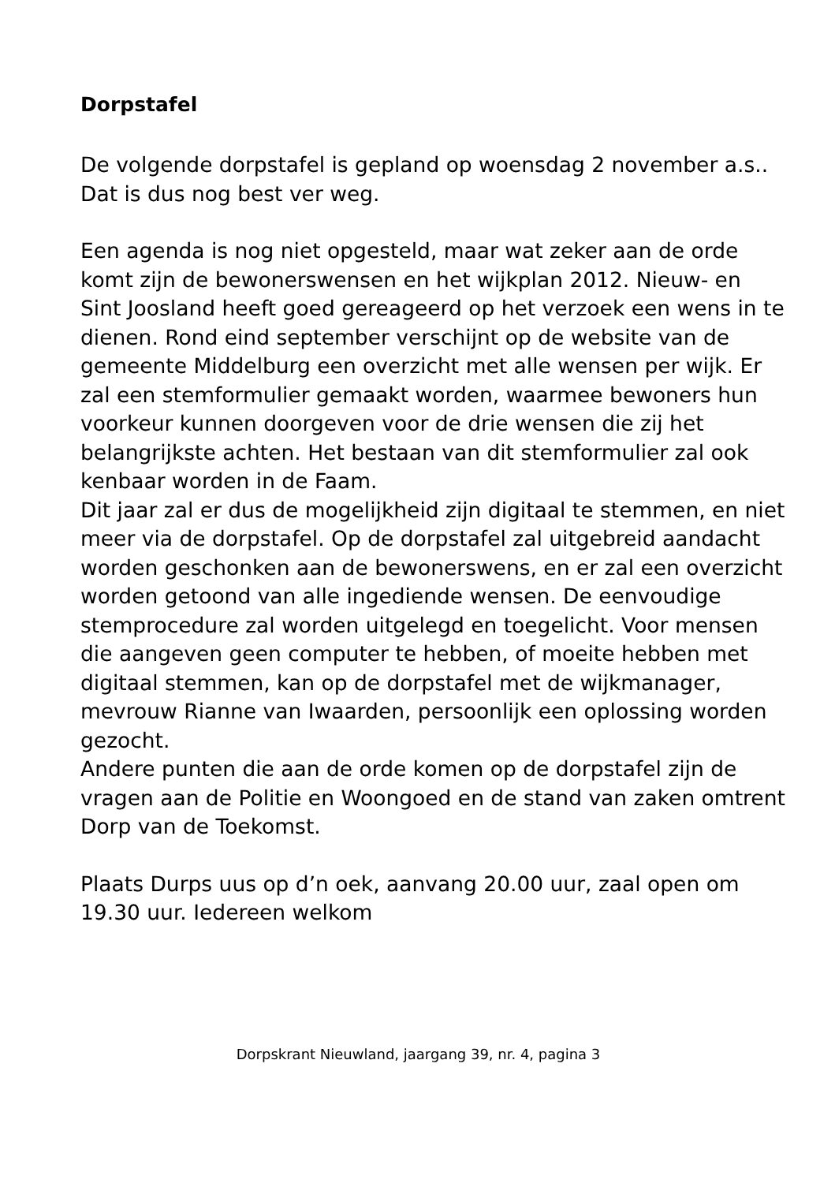Dorpstafel
De volgende dorpstafel is gepland op woensdag 2 november a.s.. Dat is dus nog best ver weg.
Een agenda is nog niet opgesteld, maar wat zeker aan de orde komt zijn de bewonerswensen en het wijkplan 2012. Nieuw- en Sint Joosland heeft goed gereageerd op het verzoek een wens in te dienen. Rond eind september verschijnt op de website van de gemeente Middelburg een overzicht met alle wensen per wijk. Er zal een stemformulier gemaakt worden, waarmee bewoners hun voorkeur kunnen doorgeven voor de drie wensen die zij het belangrijkste achten. Het bestaan van dit stemformulier zal ook kenbaar worden in de Faam.
Dit jaar zal er dus de mogelijkheid zijn digitaal te stemmen, en niet meer via de dorpstafel. Op de dorpstafel zal uitgebreid aandacht worden geschonken aan de bewonerswens, en er zal een overzicht worden getoond van alle ingediende wensen. De eenvoudige stemprocedure zal worden uitgelegd en toegelicht. Voor mensen die aangeven geen computer te hebben, of moeite hebben met digitaal stemmen, kan op de dorpstafel met de wijkmanager, mevrouw Rianne van Iwaarden, persoonlijk een oplossing worden gezocht.
Andere punten die aan de orde komen op de dorpstafel zijn de vragen aan de Politie en Woongoed en de stand van zaken omtrent Dorp van de Toekomst.
Plaats Durps uus op d’n oek, aanvang 20.00 uur, zaal open om 19.30 uur. Iedereen welkom
Dorpskrant Nieuwland, jaargang 39, nr. 4, pagina 3